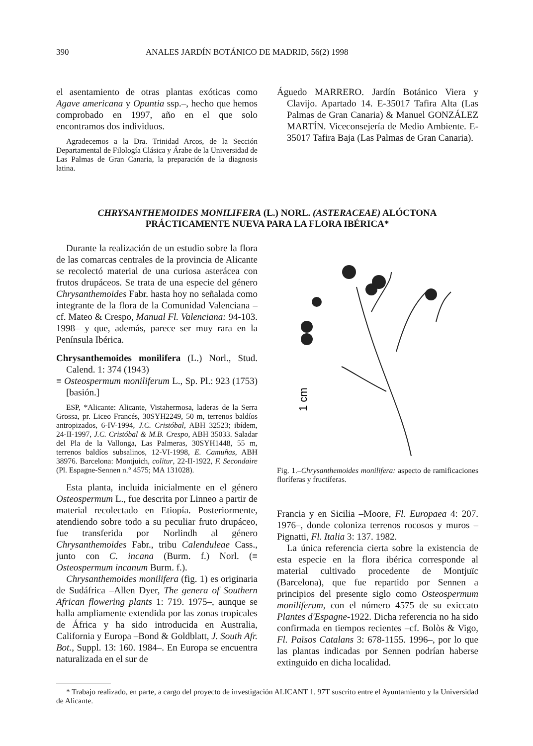390 ANALES JARDÍN BOTÁNICO DE MADRID, 56(2) 1998
el asentamiento de otras plantas exóticas como Agave americana y Opuntia ssp.–, hecho que hemos comprobado en 1997, año en el que solo encontramos dos individuos.
Agradecemos a la Dra. Trinidad Arcos, de la Sección Departamental de Filología Clásica y Árabe de la Universidad de Las Palmas de Gran Canaria, la preparación de la diagnosis latina.
Águedo MARRERO. Jardín Botánico Viera y Clavijo. Apartado 14. E-35017 Tafira Alta (Las Palmas de Gran Canaria) & Manuel GONZÁLEZ MARTÍN. Viceconsejería de Medio Ambiente. E-35017 Tafira Baja (Las Palmas de Gran Canaria).
CHRYSANTHEMOIDES MONILIFERA (L.) NORL. (ASTERACEAE) ALÓCTONA
PRÁCTICAMENTE NUEVA PARA LA FLORA IBÉRICA*
Durante la realización de un estudio sobre la flora de las comarcas centrales de la provincia de Alicante se recolectó material de una curiosa asterácea con frutos drupáceos. Se trata de una especie del género Chrysanthemoides Fabr. hasta hoy no señalada como integrante de la flora de la Comunidad Valenciana –cf. Mateo & Crespo, Manual Fl. Valenciana: 94-103. 1998– y que, además, parece ser muy rara en la Península Ibérica.
Chrysanthemoides monilifera (L.) Norl., Stud. Calend. 1: 374 (1943)
≡ Osteospermum moniliferum L., Sp. Pl.: 923 (1753) [basión.]
ESP, *Alicante: Alicante, Vistahermosa, laderas de la Serra Grossa, pr. Liceo Francés, 30SYH2249, 50 m, terrenos baldíos antropizados, 6-IV-1994, J.C. Cristóbal, ABH 32523; ibídem, 24-II-1997, J.C. Cristóbal & M.B. Crespo, ABH 35033. Saladar del Pla de la Vallonga, Las Palmeras, 30SYH1448, 55 m, terrenos baldíos subsalinos, 12-VI-1998, E. Camuñas, ABH 38976. Barcelona: Montjuich, colitur, 22-II-1922, F. Secondaire (Pl. Espagne-Sennen n.° 4575; MA 131028).
Esta planta, incluida inicialmente en el género Osteospermum L., fue descrita por Linneo a partir de material recolectado en Etiopía. Posteriormente, atendiendo sobre todo a su peculiar fruto drupáceo, fue transferida por Norlindh al género Chrysanthemoides Fabr., tribu Calenduleae Cass., junto con C. incana (Burm. f.) Norl. (≡ Osteospermum incanum Burm. f.).
Chrysanthemoides monilifera (fig. 1) es originaria de Sudáfrica –Allen Dyer, The genera of Southern African flowering plants 1: 719. 1975–, aunque se halla ampliamente extendida por las zonas tropicales de África y ha sido introducida en Australia, California y Europa –Bond & Goldblatt, J. South Afr. Bot., Suppl. 13: 160. 1984–. En Europa se encuentra naturalizada en el sur de
1 cm
Fig. 1.–Chrysanthemoides monilifera: aspecto de ramificaciones floríferas y fructíferas.
Francia y en Sicilia –Moore, Fl. Europaea 4: 207. 1976–, donde coloniza terrenos rocosos y muros –Pignatti, Fl. Italia 3: 137. 1982.
La única referencia cierta sobre la existencia de esta especie en la flora ibérica corresponde al material cultivado procedente de Montjuïc (Barcelona), que fue repartido por Sennen a principios del presente siglo como Osteospermum moniliferum, con el número 4575 de su exiccato Plantes d'Espagne-1922. Dicha referencia no ha sido confirmada en tiempos recientes –cf. Bolòs & Vigo, Fl. Països Catalans 3: 678-1155. 1996–, por lo que las plantas indicadas por Sennen podrían haberse extinguido en dicha localidad.
* Trabajo realizado, en parte, a cargo del proyecto de investigación ALICANT 1. 97T suscrito entre el Ayuntamiento y la Universidad de Alicante.